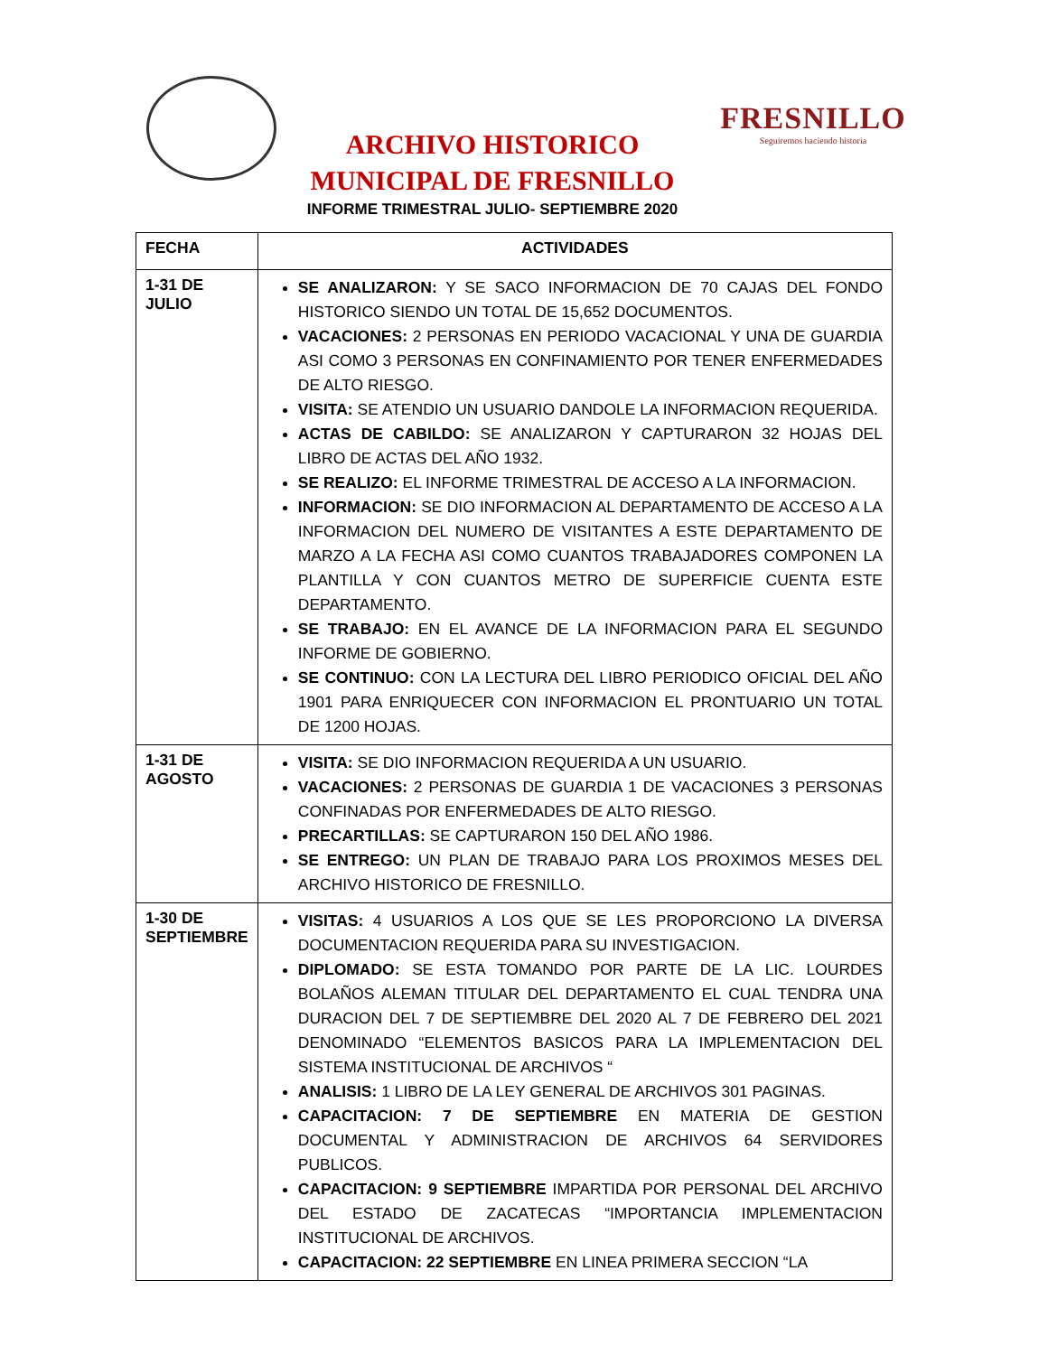ARCHIVO HISTORICO
MUNICIPAL DE FRESNILLO
INFORME TRIMESTRAL JULIO- SEPTIEMBRE 2020
FRESNILLO
Seguiremos haciendo historia
| FECHA | ACTIVIDADES |
| --- | --- |
| 1-31 DE JULIO | SE ANALIZARON: Y SE SACO INFORMACION DE 70 CAJAS DEL FONDO HISTORICO SIENDO UN TOTAL DE 15,652 DOCUMENTOS. VACACIONES: 2 PERSONAS EN PERIODO VACACIONAL Y UNA DE GUARDIA ASI COMO 3 PERSONAS EN CONFINAMIENTO POR TENER ENFERMEDADES DE ALTO RIESGO. VISITA: SE ATENDIO UN USUARIO DANDOLE LA INFORMACION REQUERIDA. ACTAS DE CABILDO: SE ANALIZARON Y CAPTURARON 32 HOJAS DEL LIBRO DE ACTAS DEL AÑO 1932. SE REALIZO: EL INFORME TRIMESTRAL DE ACCESO A LA INFORMACION. INFORMACION: SE DIO INFORMACION AL DEPARTAMENTO DE ACCESO A LA INFORMACION DEL NUMERO DE VISITANTES A ESTE DEPARTAMENTO DE MARZO A LA FECHA ASI COMO CUANTOS TRABAJADORES COMPONEN LA PLANTILLA Y CON CUANTOS METRO DE SUPERFICIE CUENTA ESTE DEPARTAMENTO. SE TRABAJO: EN EL AVANCE DE LA INFORMACION PARA EL SEGUNDO INFORME DE GOBIERNO. SE CONTINUO: CON LA LECTURA DEL LIBRO PERIODICO OFICIAL DEL AÑO 1901 PARA ENRIQUECER CON INFORMACION EL PRONTUARIO UN TOTAL DE 1200 HOJAS. |
| 1-31 DE AGOSTO | VISITA: SE DIO INFORMACION REQUERIDA A UN USUARIO. VACACIONES: 2 PERSONAS DE GUARDIA 1 DE VACACIONES 3 PERSONAS CONFINADAS POR ENFERMEDADES DE ALTO RIESGO. PRECARTILLAS: SE CAPTURARON 150 DEL AÑO 1986. SE ENTREGO: UN PLAN DE TRABAJO PARA LOS PROXIMOS MESES DEL ARCHIVO HISTORICO DE FRESNILLO. |
| 1-30 DE SEPTIEMBRE | VISITAS: 4 USUARIOS A LOS QUE SE LES PROPORCIONO LA DIVERSA DOCUMENTACION REQUERIDA PARA SU INVESTIGACION. DIPLOMADO: SE ESTA TOMANDO POR PARTE DE LA LIC. LOURDES BOLAÑOS ALEMAN TITULAR DEL DEPARTAMENTO EL CUAL TENDRA UNA DURACION DEL 7 DE SEPTIEMBRE DEL 2020 AL 7 DE FEBRERO DEL 2021 DENOMINADO “ELEMENTOS BASICOS PARA LA IMPLEMENTACION DEL SISTEMA INSTITUCIONAL DE ARCHIVOS “ ANALISIS: 1 LIBRO DE LA LEY GENERAL DE ARCHIVOS 301 PAGINAS. CAPACITACION: 7 DE SEPTIEMBRE EN MATERIA DE GESTION DOCUMENTAL Y ADMINISTRACION DE ARCHIVOS 64 SERVIDORES PUBLICOS. CAPACITACION: 9 SEPTIEMBRE IMPARTIDA POR PERSONAL DEL ARCHIVO DEL ESTADO DE ZACATECAS “IMPORTANCIA IMPLEMENTACION INSTITUCIONAL DE ARCHIVOS. CAPACITACION: 22 SEPTIEMBRE EN LINEA PRIMERA SECCION “LA |